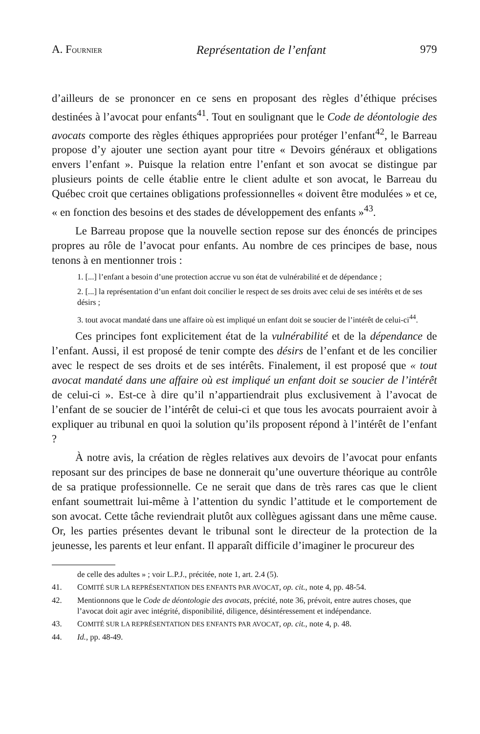A. FOURNIER Représentation de l’enfant 979
d’ailleurs de se prononcer en ce sens en proposant des règles d’éthique précises destinées à l’avocat pour enfants<sup>41</sup>. Tout en soulignant que le Code de déontologie des avocats comporte des règles éthiques appropriées pour protéger l’enfant<sup>42</sup>, le Barreau propose d’y ajouter une section ayant pour titre « Devoirs généraux et obligations envers l’enfant ». Puisque la relation entre l’enfant et son avocat se distingue par plusieurs points de celle établie entre le client adulte et son avocat, le Barreau du Québec croit que certaines obligations professionnelles « doivent être modulées » et ce, « en fonction des besoins et des stades de développement des enfants »<sup>43</sup>.
Le Barreau propose que la nouvelle section repose sur des énoncés de principes propres au rôle de l’avocat pour enfants. Au nombre de ces principes de base, nous tenons à en mentionner trois :
1. [...] l’enfant a besoin d’une protection accrue vu son état de vulnérabilité et de dépendance ;
2. [...] la représentation d’un enfant doit concilier le respect de ses droits avec celui de ses intérêts et de ses désirs ;
3. tout avocat mandaté dans une affaire où est impliqué un enfant doit se soucier de l’intérêt de celui-ci<sup>44</sup>.
Ces principes font explicitement état de la vulnérabilité et de la dépendance de l’enfant. Aussi, il est proposé de tenir compte des désirs de l’enfant et de les concilier avec le respect de ses droits et de ses intérêts. Finalement, il est proposé que « tout avocat mandaté dans une affaire où est impliqué un enfant doit se soucier de l’intérêt de celui-ci ». Est-ce à dire qu’il n’appartiendrait plus exclusivement à l’avocat de l’enfant de se soucier de l’intérêt de celui-ci et que tous les avocats pourraient avoir à expliquer au tribunal en quoi la solution qu’ils proposent répond à l’intérêt de l’enfant ?
À notre avis, la création de règles relatives aux devoirs de l’avocat pour enfants reposant sur des principes de base ne donnerait qu’une ouverture théorique au contrôle de sa pratique professionnelle. Ce ne serait que dans de très rares cas que le client enfant soumettrait lui-même à l’attention du syndic l’attitude et le comportement de son avocat. Cette tâche reviendrait plutôt aux collègues agissant dans une même cause. Or, les parties présentes devant le tribunal sont le directeur de la protection de la jeunesse, les parents et leur enfant. Il apparaît difficile d’imaginer le procureur des
de celle des adultes » ; voir L.P.J., précitée, note 1, art. 2.4 (5).
41. COMITÉ SUR LA REPRÉSENTATION DES ENFANTS PAR AVOCAT, op. cit., note 4, pp. 48-54.
42. Mentionnons que le Code de déontologie des avocats, précité, note 36, prévoit, entre autres choses, que l’avocat doit agir avec intégrité, disponibilité, diligence, désintéressement et indépendance.
43. COMITÉ SUR LA REPRÉSENTATION DES ENFANTS PAR AVOCAT, op. cit., note 4, p. 48.
44. Id., pp. 48-49.